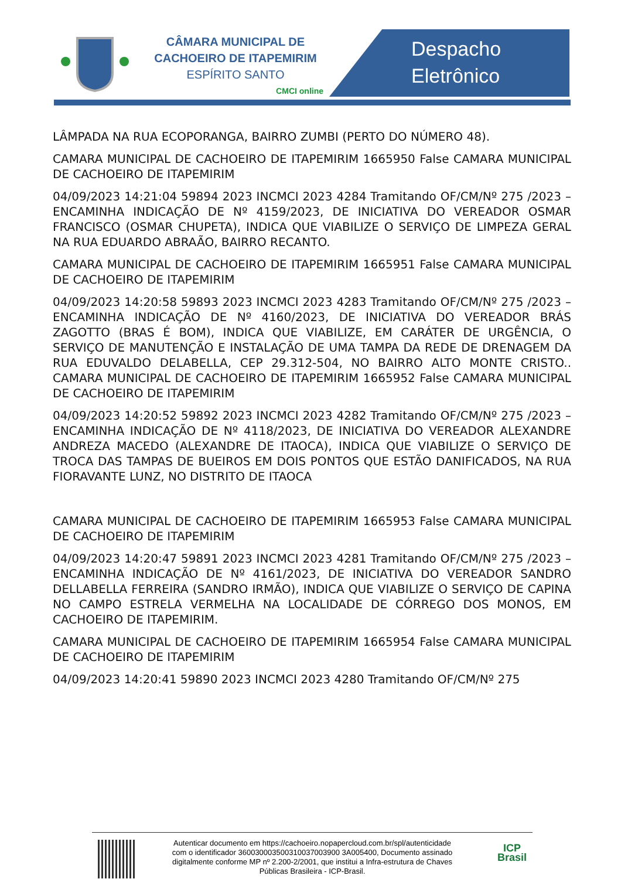CÂMARA MUNICIPAL DE
CACHOEIRO DE ITAPEMIRIM
ESPÍRITO SANTO
CMCI online
Despacho
Eletrônico
LÂMPADA NA RUA ECOPORANGA, BAIRRO ZUMBI (PERTO DO NÚMERO 48).
CAMARA MUNICIPAL DE CACHOEIRO DE ITAPEMIRIM 1665950 False CAMARA MUNICIPAL DE CACHOEIRO DE ITAPEMIRIM
04/09/2023 14:21:04 59894 2023 INCMCI 2023 4284 Tramitando OF/CM/Nº 275 /2023 – ENCAMINHA INDICAÇÃO DE Nº 4159/2023, DE INICIATIVA DO VEREADOR OSMAR FRANCISCO (OSMAR CHUPETA), INDICA QUE VIABILIZE O SERVIÇO DE LIMPEZA GERAL NA RUA EDUARDO ABRAÃO, BAIRRO RECANTO.
CAMARA MUNICIPAL DE CACHOEIRO DE ITAPEMIRIM 1665951 False CAMARA MUNICIPAL DE CACHOEIRO DE ITAPEMIRIM
04/09/2023 14:20:58 59893 2023 INCMCI 2023 4283 Tramitando OF/CM/Nº 275 /2023 – ENCAMINHA INDICAÇÃO DE Nº 4160/2023, DE INICIATIVA DO VEREADOR BRÁS ZAGOTTO (BRAS É BOM), INDICA QUE VIABILIZE, EM CARÁTER DE URGÊNCIA, O SERVIÇO DE MANUTENÇÃO E INSTALAÇÃO DE UMA TAMPA DA REDE DE DRENAGEM DA RUA EDUVALDO DELABELLA, CEP 29.312-504, NO BAIRRO ALTO MONTE CRISTO.. CAMARA MUNICIPAL DE CACHOEIRO DE ITAPEMIRIM 1665952 False CAMARA MUNICIPAL DE CACHOEIRO DE ITAPEMIRIM
04/09/2023 14:20:52 59892 2023 INCMCI 2023 4282 Tramitando OF/CM/Nº 275 /2023 – ENCAMINHA INDICAÇÃO DE Nº 4118/2023, DE INICIATIVA DO VEREADOR ALEXANDRE ANDREZA MACEDO (ALEXANDRE DE ITAOCA), INDICA QUE VIABILIZE O SERVIÇO DE TROCA DAS TAMPAS DE BUEIROS EM DOIS PONTOS QUE ESTÃO DANIFICADOS, NA RUA FIORAVANTE LUNZ, NO DISTRITO DE ITAOCA
CAMARA MUNICIPAL DE CACHOEIRO DE ITAPEMIRIM 1665953 False CAMARA MUNICIPAL DE CACHOEIRO DE ITAPEMIRIM
04/09/2023 14:20:47 59891 2023 INCMCI 2023 4281 Tramitando OF/CM/Nº 275 /2023 – ENCAMINHA INDICAÇÃO DE Nº 4161/2023, DE INICIATIVA DO VEREADOR SANDRO DELLABELLA FERREIRA (SANDRO IRMÃO), INDICA QUE VIABILIZE O SERVIÇO DE CAPINA NO CAMPO ESTRELA VERMELHA NA LOCALIDADE DE CÓRREGO DOS MONOS, EM CACHOEIRO DE ITAPEMIRIM.
CAMARA MUNICIPAL DE CACHOEIRO DE ITAPEMIRIM 1665954 False CAMARA MUNICIPAL DE CACHOEIRO DE ITAPEMIRIM
04/09/2023 14:20:41 59890 2023 INCMCI 2023 4280 Tramitando OF/CM/Nº 275
Autenticar documento em https://cachoeiro.nopapercloud.com.br/spl/autenticidade
com o identificador 360030003500310037003900 3A005400, Documento assinado
digitalmente conforme MP nº 2.200-2/2001, que institui a Infra-estrutura de Chaves
Públicas Brasileira - ICP-Brasil.
ICP
Brasil